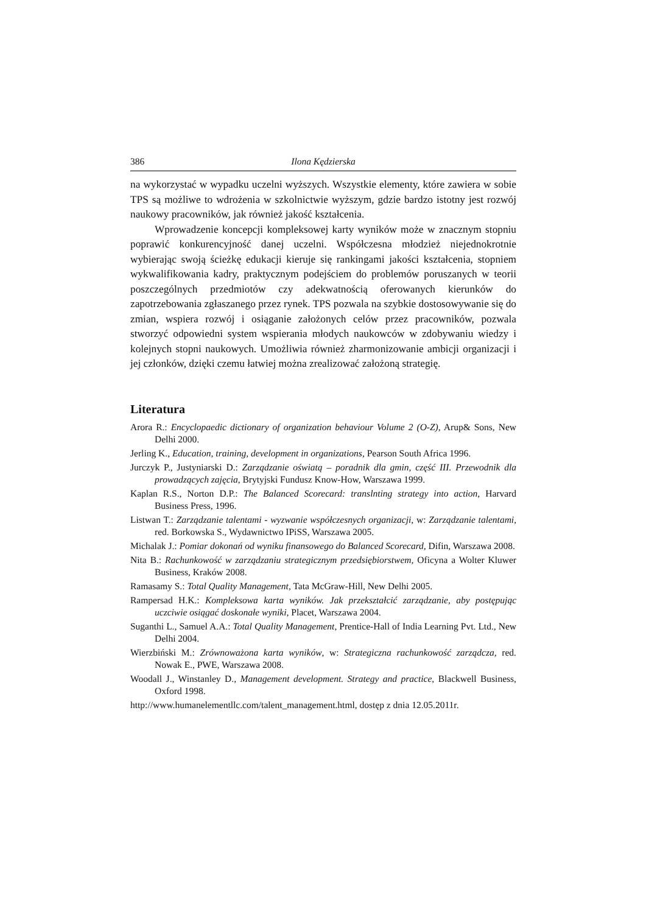386 Ilona Kędzierska
na wykorzystać w wypadku uczelni wyższych. Wszystkie elementy, które zawiera w sobie TPS są możliwe to wdrożenia w szkolnictwie wyższym, gdzie bardzo istotny jest rozwój naukowy pracowników, jak również jakość kształcenia.
Wprowadzenie koncepcji kompleksowej karty wyników może w znacznym stopniu poprawić konkurencyjność danej uczelni. Współczesna młodzież niejednokrotnie wybierając swoją ścieżkę edukacji kieruje się rankingami jakości kształcenia, stopniem wykwalifikowania kadry, praktycznym podejściem do problemów poruszanych w teorii poszczególnych przedmiotów czy adekwatnością oferowanych kierunków do zapotrzebowania zgłaszanego przez rynek. TPS pozwala na szybkie dostosowywanie się do zmian, wspiera rozwój i osiąganie założonych celów przez pracowników, pozwala stworzyć odpowiedni system wspierania młodych naukowców w zdobywaniu wiedzy i kolejnych stopni naukowych. Umożliwia również zharmonizowanie ambicji organizacji i jej członków, dzięki czemu łatwiej można zrealizować założoną strategię.
Literatura
Arora R.: Encyclopaedic dictionary of organization behaviour Volume 2 (O-Z), Arup& Sons, New Delhi 2000.
Jerling K., Education, training, development in organizations, Pearson South Africa 1996.
Jurczyk P., Justyniarski D.: Zarządzanie oświatą – poradnik dla gmin, część III. Przewodnik dla prowadzących zajęcia, Brytyjski Fundusz Know-How, Warszawa 1999.
Kaplan R.S., Norton D.P.: The Balanced Scorecard: translnting strategy into action, Harvard Business Press, 1996.
Listwan T.: Zarządzanie talentami - wyzwanie współczesnych organizacji, w: Zarządzanie talentami, red. Borkowska S., Wydawnictwo IPiSS, Warszawa 2005.
Michalak J.: Pomiar dokonań od wyniku finansowego do Balanced Scorecard, Difin, Warszawa 2008.
Nita B.: Rachunkowość w zarządzaniu strategicznym przedsiębiorstwem, Oficyna a Wolter Kluwer Business, Kraków 2008.
Ramasamy S.: Total Quality Management, Tata McGraw-Hill, New Delhi 2005.
Rampersad H.K.: Kompleksowa karta wyników. Jak przekształcić zarządzanie, aby postępując uczciwie osiągać doskonałe wyniki, Placet, Warszawa 2004.
Suganthi L., Samuel A.A.: Total Quality Management, Prentice-Hall of India Learning Pvt. Ltd., New Delhi 2004.
Wierzbiński M.: Zrównoważona karta wyników, w: Strategiczna rachunkowość zarządcza, red. Nowak E., PWE, Warszawa 2008.
Woodall J., Winstanley D., Management development. Strategy and practice, Blackwell Business, Oxford 1998.
http://www.humanelementllc.com/talent_management.html, dostęp z dnia 12.05.2011r.